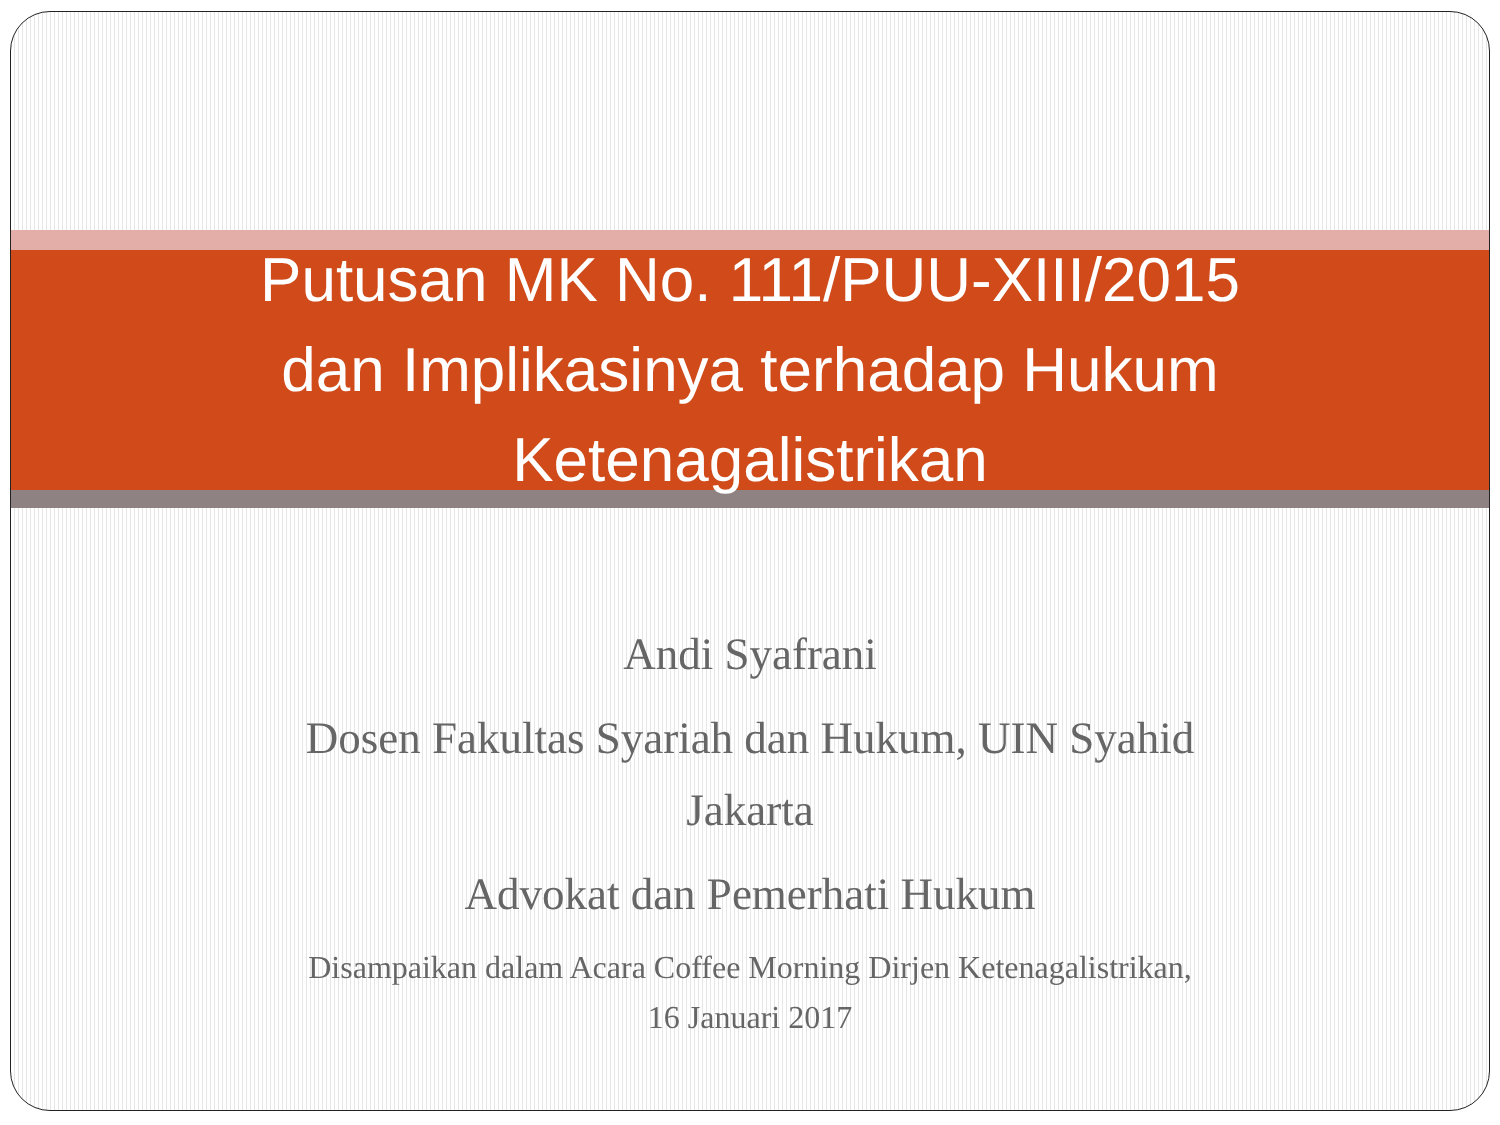Putusan MK No. 111/PUU-XIII/2015
dan Implikasinya terhadap Hukum
Ketenagalistrikan
Andi Syafrani
Dosen Fakultas Syariah dan Hukum, UIN Syahid
Jakarta
Advokat dan Pemerhati Hukum
Disampaikan dalam Acara Coffee Morning Dirjen Ketenagalistrikan,
16 Januari 2017